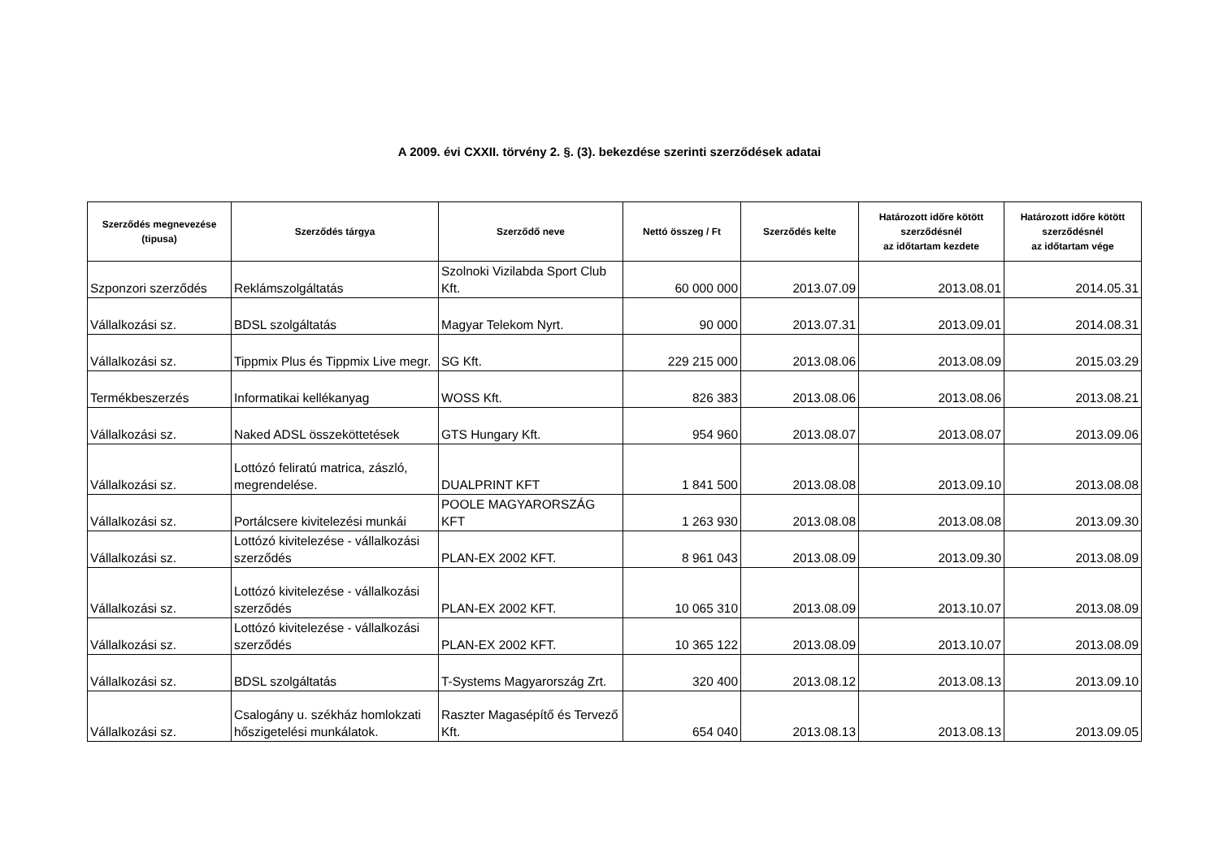A 2009. évi CXXII. törvény 2. §. (3). bekezdése szerinti szerződések adatai
| Szerződés megnevezése (tipusa) | Szerződés tárgya | Szerződő neve | Nettó összeg / Ft | Szerződés kelte | Határozott időre kötött szerződésnél az időtartam kezdete | Határozott időre kötött szerződésnél az időtartam vége |
| --- | --- | --- | --- | --- | --- | --- |
| Szponzori szerződés | Reklámszolgáltatás | Szolnoki Vizilabda Sport Club Kft. | 60 000 000 | 2013.07.09 | 2013.08.01 | 2014.05.31 |
| Vállalkozási sz. | BDSL szolgáltatás | Magyar Telekom Nyrt. | 90 000 | 2013.07.31 | 2013.09.01 | 2014.08.31 |
| Vállalkozási sz. | Tippmix Plus és Tippmix Live megr. | SG Kft. | 229 215 000 | 2013.08.06 | 2013.08.09 | 2015.03.29 |
| Termékbeszerzés | Informatikai kellékanyag | WOSS Kft. | 826 383 | 2013.08.06 | 2013.08.06 | 2013.08.21 |
| Vállalkozási sz. | Naked ADSL összeköttetések | GTS Hungary Kft. | 954 960 | 2013.08.07 | 2013.08.07 | 2013.09.06 |
| Vállalkozási sz. | Lottózó feliratú matrica, zászló, megrendelése. | DUALPRINT KFT | 1 841 500 | 2013.08.08 | 2013.09.10 | 2013.08.08 |
| Vállalkozási sz. | Portálcsere kivitelezési munkái | POOLE MAGYARORSZÁG KFT | 1 263 930 | 2013.08.08 | 2013.08.08 | 2013.09.30 |
| Vállalkozási sz. | Lottózó kivitelezése - vállalkozási szerződés | PLAN-EX 2002 KFT. | 8 961 043 | 2013.08.09 | 2013.09.30 | 2013.08.09 |
| Vállalkozási sz. | Lottózó kivitelezése - vállalkozási szerződés | PLAN-EX 2002 KFT. | 10 065 310 | 2013.08.09 | 2013.10.07 | 2013.08.09 |
| Vállalkozási sz. | Lottózó kivitelezése - vállalkozási szerződés | PLAN-EX 2002 KFT. | 10 365 122 | 2013.08.09 | 2013.10.07 | 2013.08.09 |
| Vállalkozási sz. | BDSL szolgáltatás | T-Systems Magyarország Zrt. | 320 400 | 2013.08.12 | 2013.08.13 | 2013.09.10 |
| Vállalkozási sz. | Csalogány u. székház homlokzati hőszigetelési munkálatok. | Raszter Magasépítő és Tervező Kft. | 654 040 | 2013.08.13 | 2013.08.13 | 2013.09.05 |